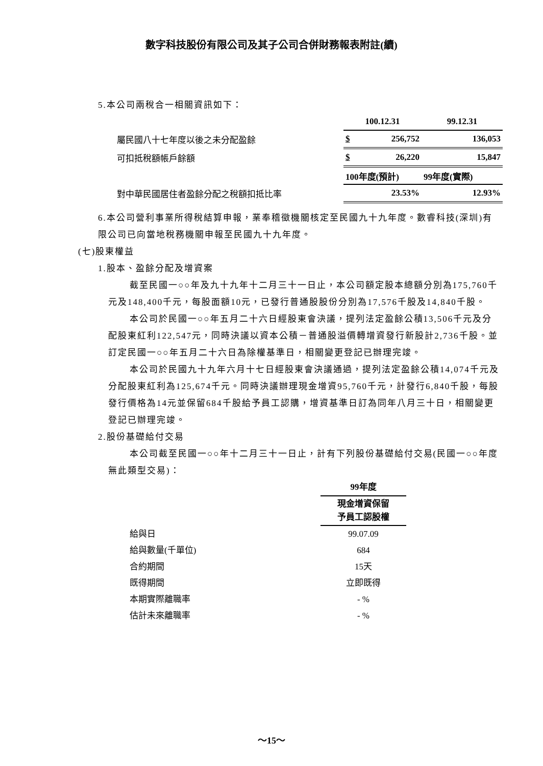數字科技股份有限公司及其子公司合併財務報表附註(續)
5.本公司兩稅合一相關資訊如下：
| | 100.12.31 | 99.12.31 |
| 屬民國八十七年度以後之未分配盈餘 | $ 256,752 | 136,053 |
| 可扣抵稅額帳戶餘額 | $ 26,220 | 15,847 |
| | 100年度(預計) | 99年度(實際) |
| 對中華民國居住者盈餘分配之稅額扣抵比率 | 23.53% | 12.93% |
6.本公司營利事業所得稅結算申報，業奉稽徵機關核定至民國九十九年度。數睿科技(深圳)有限公司已向當地稅務機關申報至民國九十九年度。
(七)股東權益
1.股本、盈餘分配及增資案
截至民國一○○年及九十九年十二月三十一日止，本公司額定股本總額分別為175,760千元及148,400千元，每股面額10元，已發行普通股股份分別為17,576千股及14,840千股。
本公司於民國一○○年五月二十六日經股東會決議，提列法定盈餘公積13,506千元及分配股東紅利122,547元，同時決議以資本公積－普通股溢價轉增資發行新股計2,736千股。並訂定民國一○○年五月二十六日為除權基準日，相關變更登記已辦理完竣。
本公司於民國九十九年六月十七日經股東會決議通過，提列法定盈餘公積14,074千元及分配股東紅利為125,674千元。同時決議辦理現金增資95,760千元，計發行6,840千股，每股發行價格為14元並保留684千股給予員工認購，增資基準日訂為同年八月三十日，相關變更登記已辦理完竣。
2.股份基礎給付交易
本公司截至民國一○○年十二月三十一日止，計有下列股份基礎給付交易(民國一○○年度無此類型交易)：
| | 99年度 |
| | 現金增資保留 予員工認股權 |
| 給與日 | 99.07.09 |
| 給與數量(千單位) | 684 |
| 合約期間 | 15天 |
| 既得期間 | 立即既得 |
| 本期實際離職率 | - % |
| 估計未來離職率 | - % |
～15～